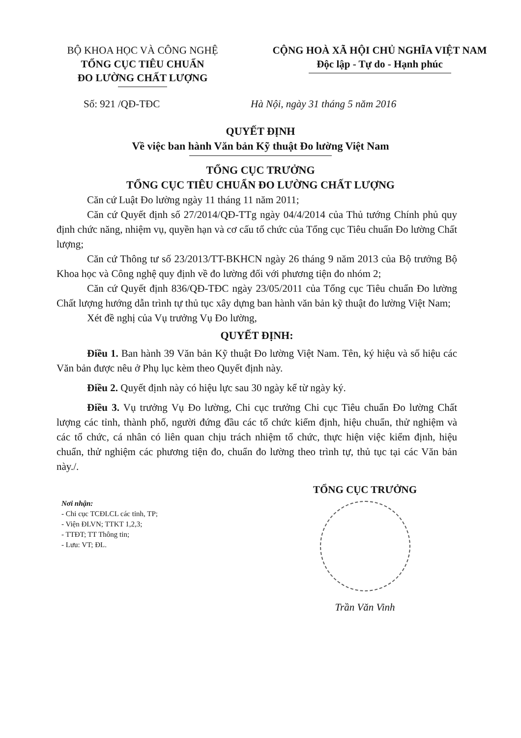BỘ KHOA HỌC VÀ CÔNG NGHỆ
TỔNG CỤC TIÊU CHUẨN
ĐO LƯỜNG CHẤT LƯỢNG
CỘNG HOÀ XÃ HỘI CHỦ NGHĨA VIỆT NAM
Độc lập - Tự do - Hạnh phúc
Số: 921 /QĐ-TĐC Hà Nội, ngày 31 tháng 5 năm 2016
QUYẾT ĐỊNH
Về việc ban hành Văn bản Kỹ thuật Đo lường Việt Nam
TỔNG CỤC TRƯỞNG
TỔNG CỤC TIÊU CHUẨN ĐO LƯỜNG CHẤT LƯỢNG
Căn cứ Luật Đo lường ngày 11 tháng 11 năm 2011;
Căn cứ Quyết định số 27/2014/QĐ-TTg ngày 04/4/2014 của Thủ tướng Chính phủ quy định chức năng, nhiệm vụ, quyền hạn và cơ cấu tổ chức của Tổng cục Tiêu chuẩn Đo lường Chất lượng;
Căn cứ Thông tư số 23/2013/TT-BKHCN ngày 26 tháng 9 năm 2013 của Bộ trưởng Bộ Khoa học và Công nghệ quy định về đo lường đối với phương tiện đo nhóm 2;
Căn cứ Quyết định 836/QĐ-TĐC ngày 23/05/2011 của Tổng cục Tiêu chuẩn Đo lường Chất lượng hướng dẫn trình tự thủ tục xây dựng ban hành văn bản kỹ thuật đo lường Việt Nam;
Xét đề nghị của Vụ trưởng Vụ Đo lường,
QUYẾT ĐỊNH:
Điều 1. Ban hành 39 Văn bản Kỹ thuật Đo lường Việt Nam. Tên, ký hiệu và số hiệu các Văn bản được nêu ở Phụ lục kèm theo Quyết định này.
Điều 2. Quyết định này có hiệu lực sau 30 ngày kể từ ngày ký.
Điều 3. Vụ trưởng Vụ Đo lường, Chi cục trưởng Chi cục Tiêu chuẩn Đo lường Chất lượng các tỉnh, thành phố, người đứng đầu các tổ chức kiểm định, hiệu chuẩn, thử nghiệm và các tổ chức, cá nhân có liên quan chịu trách nhiệm tổ chức, thực hiện việc kiểm định, hiệu chuẩn, thử nghiệm các phương tiện đo, chuẩn đo lường theo trình tự, thủ tục tại các Văn bản này./.
Nơi nhận:
- Chi cục TCĐLCL các tỉnh, TP;
- Viện ĐLVN; TTKT 1,2,3;
- TTĐT; TT Thông tin;
- Lưu: VT; ĐL.
TỔNG CỤC TRƯỞNG
Trần Văn Vinh